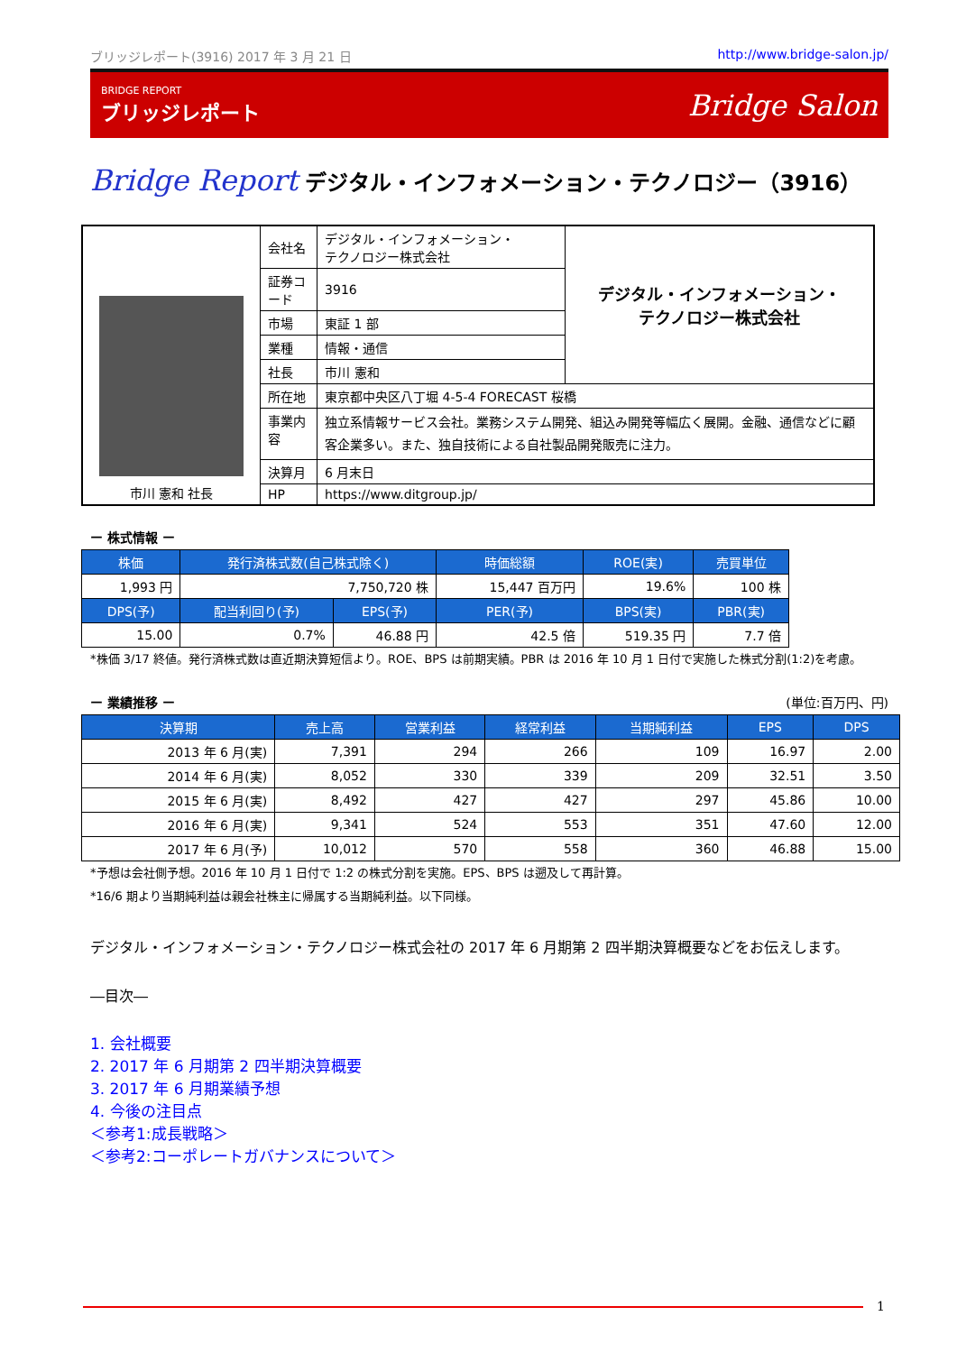ブリッジレポート(3916) 2017 年 3 月 21 日 http://www.bridge-salon.jp/
BRIDGE REPORT
ブリッジレポート
Bridge Salon
Bridge Report デジタル・インフォメーション・テクノロジー（3916）
| 市川 憲和 社長 | 会社名 | デジタル・インフォメーション・ テクノロジー株式会社 | デジタル・インフォメーション・ テクノロジー株式会社 |
| | 証券コード | 3916 | |
| | 市場 | 東証 1 部 | |
| | 業種 | 情報・通信 | |
| | 社長 | 市川 憲和 | |
| | 所在地 | 東京都中央区八丁堀 4‐5‐4 FORECAST 桜橋 | |
| | 事業内容 | 独立系情報サービス会社。業務システム開発、組込み開発等幅広く展開。金融、通信などに顧客企業多い。また、独自技術による自社製品開発販売に注力。 | |
| | 決算月 | 6 月末日 | |
| | HP | https://www.ditgroup.jp/ | |
ー 株式情報 ー
| 株価 | 発行済株式数(自己株式除く) | | 時価総額 | ROE(実) | 売買単位 |
| --- | --- | --- | --- | --- | --- |
| 1,993 円 | 7,750,720 株 | | 15,447 百万円 | 19.6% | 100 株 |
| DPS(予) | 配当利回り(予) | EPS(予) | PER(予) | BPS(実) | PBR(実) |
| 15.00 | 0.7% | 46.88 円 | 42.5 倍 | 519.35 円 | 7.7 倍 |
*株価 3/17 終値。発行済株式数は直近期決算短信より。ROE、BPS は前期実績。PBR は 2016 年 10 月 1 日付で実施した株式分割(1:2)を考慮。
ー 業績推移 ー (単位:百万円、円)
| 決算期 | 売上高 | 営業利益 | 経常利益 | 当期純利益 | EPS | DPS |
| --- | --- | --- | --- | --- | --- | --- |
| 2013 年 6 月(実) | 7,391 | 294 | 266 | 109 | 16.97 | 2.00 |
| 2014 年 6 月(実) | 8,052 | 330 | 339 | 209 | 32.51 | 3.50 |
| 2015 年 6 月(実) | 8,492 | 427 | 427 | 297 | 45.86 | 10.00 |
| 2016 年 6 月(実) | 9,341 | 524 | 553 | 351 | 47.60 | 12.00 |
| 2017 年 6 月(予) | 10,012 | 570 | 558 | 360 | 46.88 | 15.00 |
*予想は会社側予想。2016 年 10 月 1 日付で 1:2 の株式分割を実施。EPS、BPS は遡及して再計算。
*16/6 期より当期純利益は親会社株主に帰属する当期純利益。以下同様。
デジタル・インフォメーション・テクノロジー株式会社の 2017 年 6 月期第 2 四半期決算概要などをお伝えします。
―目次―
1. 会社概要
2. 2017 年 6 月期第 2 四半期決算概要
3. 2017 年 6 月期業績予想
4. 今後の注目点
＜参考1:成長戦略＞
＜参考2:コーポレートガバナンスについて＞
1